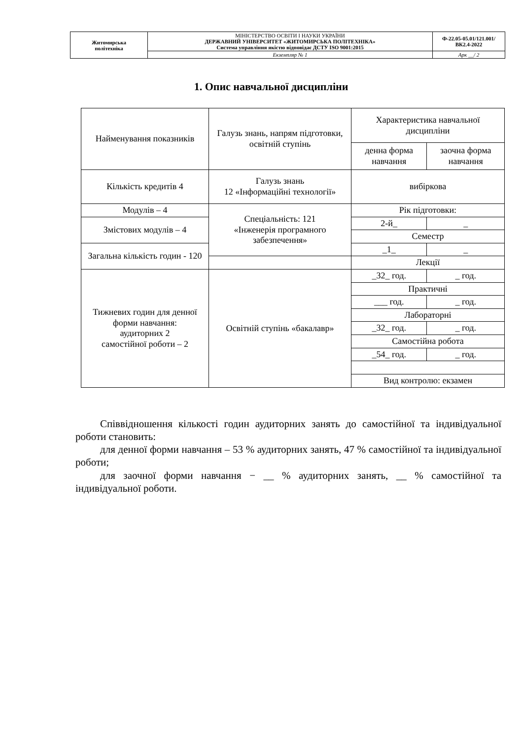| Житомирська політехніка | МІНІСТЕРСТВО ОСВІТИ І НАУКИ УКРАЇНИ ДЕРЖАВНИЙ УНІВЕРСИТЕТ «ЖИТОМИРСЬКА ПОЛІТЕХНІКА» Система управління якістю відповідає ДСТУ ISO 9001:2015 | Ф-22.05-05.01/121.001/ВК2.4-2022 |
| | Екземпляр № 1 | Арк __/ 2 |
1. Опис навчальної дисципліни
| Найменування показників | Галузь знань, напрям підготовки, освітній ступінь | Характеристика навчальної дисципліни | |
| | | денна форма навчання | заочна форма навчання |
| Кількість кредитів 4 | Галузь знань 12 «Інформаційні технології» | вибіркова | |
| Модулів – 4 | Спеціальність: 121 «Інженерія програмного забезпечення» | Рік підготовки: | |
| Змістових модулів – 4 | | 2-й_ | _ |
| | | Семестр | |
| Загальна кількість годин - 120 | | _1_ | _ |
| | | Лекції | |
| Тижневих годин для денної форми навчання: аудиторних 2 самостійної роботи – 2 | Освітній ступінь «бакалавр» | _32_ год. | _ год. |
| | | Практичні | |
| | | ___ год. | _ год. |
| | | Лабораторні | |
| | | _32_ год. | _ год. |
| | | Самостійна робота | |
| | | _54_ год. | _ год. |
| | | Вид контролю: екзамен | |
Співвідношення кількості годин аудиторних занять до самостійної та індивідуальної роботи становить:
для денної форми навчання – 53 % аудиторних занять, 47 % самостійної та індивідуальної роботи;
для заочної форми навчання − __ % аудиторних занять, __ % самостійної та індивідуальної роботи.